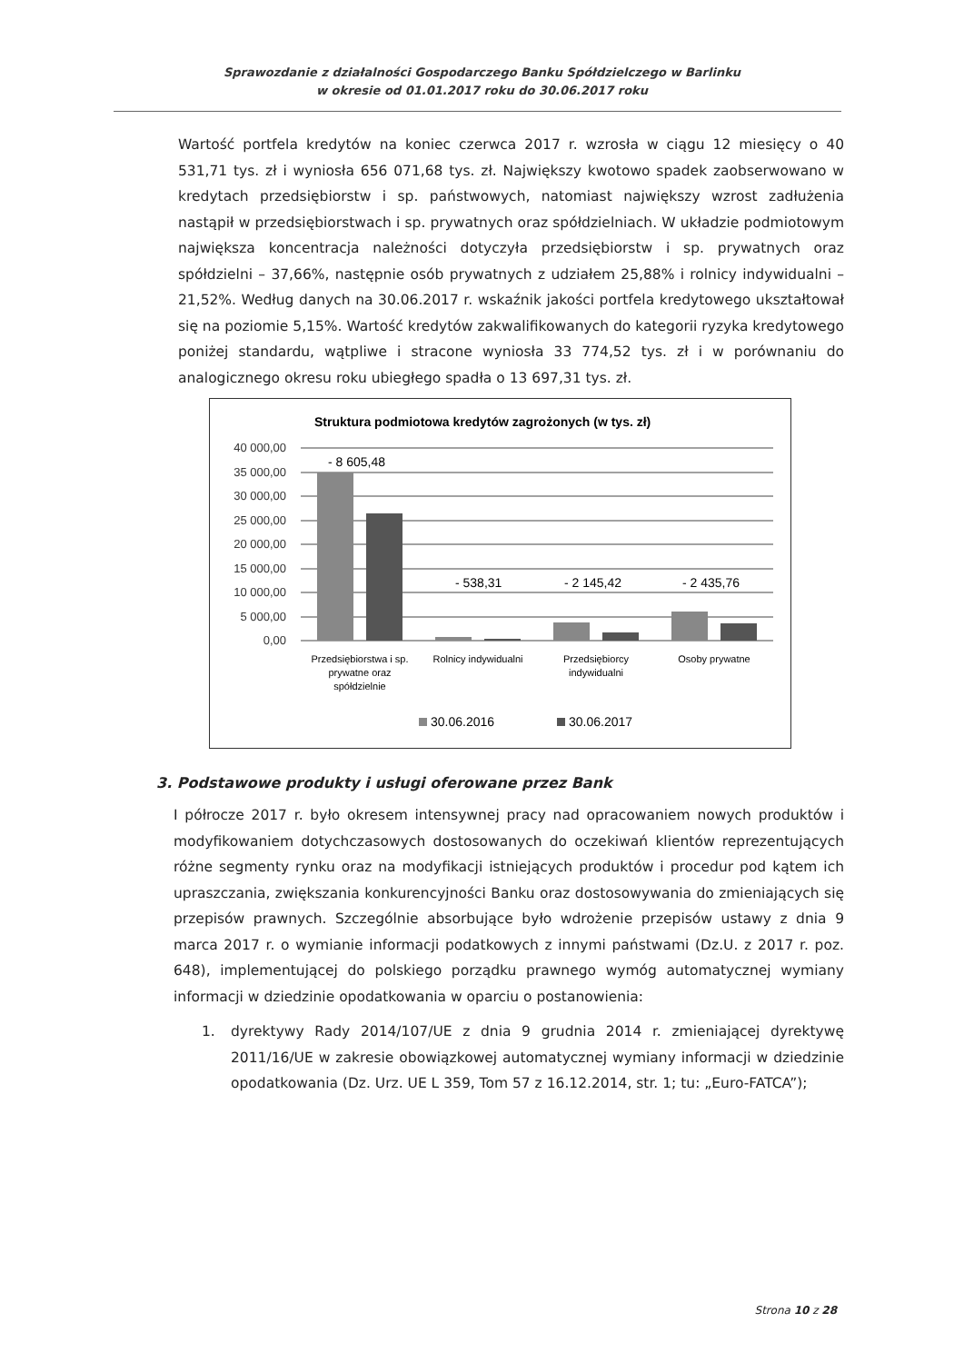Sprawozdanie z działalności Gospodarczego Banku Spółdzielczego w Barlinku
w okresie od 01.01.2017 roku do 30.06.2017 roku
Wartość portfela kredytów na koniec czerwca 2017 r. wzrosła w ciągu 12 miesięcy o 40 531,71 tys. zł i wyniosła 656 071,68 tys. zł. Największy kwotowo spadek zaobserwowano w kredytach przedsiębiorstw i sp. państwowych, natomiast największy wzrost zadłużenia nastąpił w przedsiębiorstwach i sp. prywatnych oraz spółdzielniach. W układzie podmiotowym największa koncentracja należności dotyczyła przedsiębiorstw i sp. prywatnych oraz spółdzielni – 37,66%, następnie osób prywatnych z udziałem 25,88% i rolnicy indywidualni – 21,52%. Według danych na 30.06.2017 r. wskaźnik jakości portfela kredytowego ukształtował się na poziomie 5,15%. Wartość kredytów zakwalifikowanych do kategorii ryzyka kredytowego poniżej standardu, wątpliwe i stracone wyniosła 33 774,52 tys. zł i w porównaniu do analogicznego okresu roku ubiegłego spadła o 13 697,31 tys. zł.
Struktura podmiotowa kredytów zagrożonych (w tys. zł)
40 000,00
35 000,00
30 000,00
25 000,00
20 000,00
15 000,00
10 000,00
5 000,00
0,00
- 8 605,48
- 538,31
- 2 145,42
- 2 435,76
Przedsiębiorstwa i sp.
prywatne oraz
spółdzielnie
Rolnicy indywidualni
Przedsiębiorcy
indywidualni
Osoby prywatne
30.06.2016
30.06.2017
3. Podstawowe produkty i usługi oferowane przez Bank
I półrocze 2017 r. było okresem intensywnej pracy nad opracowaniem nowych produktów i modyfikowaniem dotychczasowych dostosowanych do oczekiwań klientów reprezentujących różne segmenty rynku oraz na modyfikacji istniejących produktów i procedur pod kątem ich upraszczania, zwiększania konkurencyjności Banku oraz dostosowywania do zmieniających się przepisów prawnych. Szczególnie absorbujące było wdrożenie przepisów ustawy z dnia 9 marca 2017 r. o wymianie informacji podatkowych z innymi państwami (Dz.U. z 2017 r. poz. 648), implementującej do polskiego porządku prawnego wymóg automatycznej wymiany informacji w dziedzinie opodatkowania w oparciu o postanowienia:
1. dyrektywy Rady 2014/107/UE z dnia 9 grudnia 2014 r. zmieniającej dyrektywę 2011/16/UE w zakresie obowiązkowej automatycznej wymiany informacji w dziedzinie opodatkowania (Dz. Urz. UE L 359, Tom 57 z 16.12.2014, str. 1; tu: „Euro-FATCA”);
Strona 10 z 28